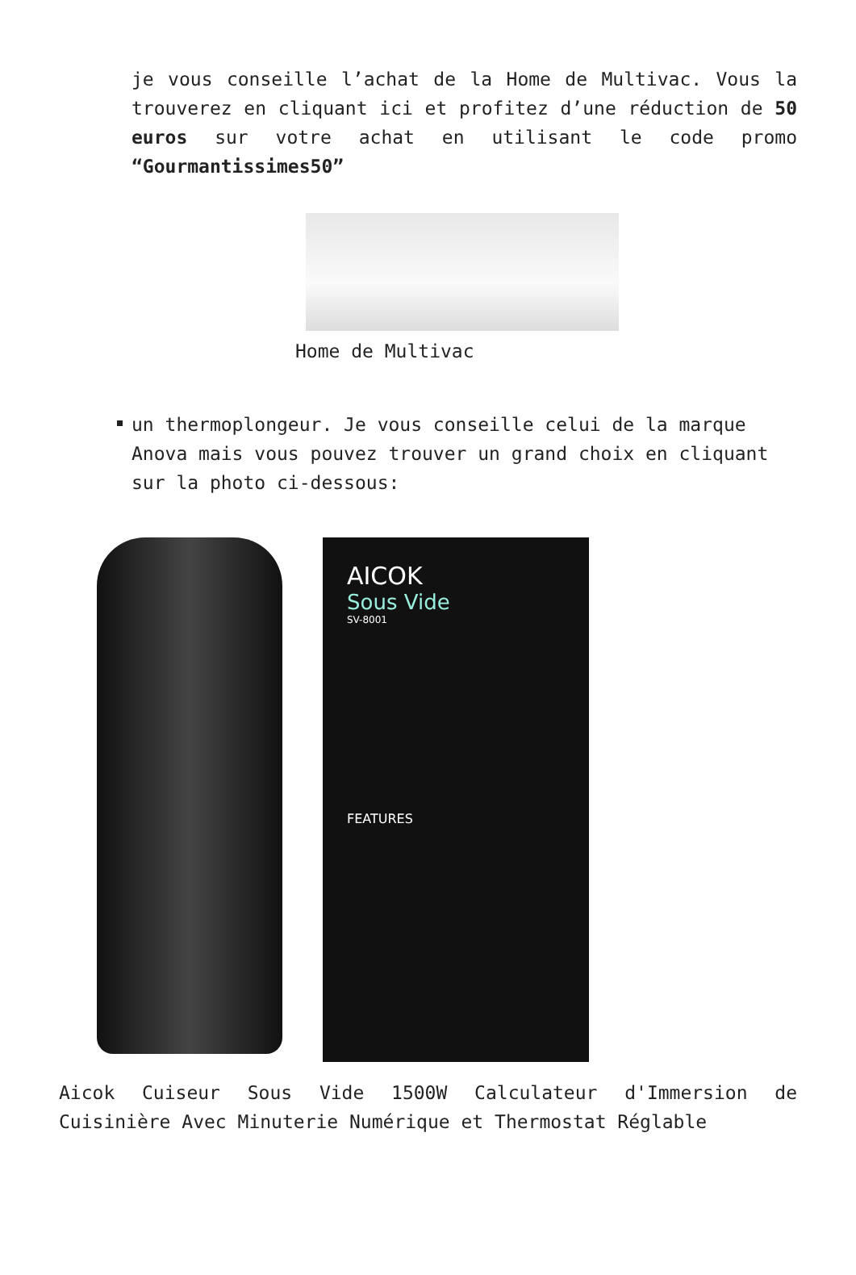je vous conseille l’achat de la Home de Multivac. Vous la trouverez en cliquant ici et profitez d’une réduction de 50 euros sur votre achat en utilisant le code promo “Gourmantissimes50”
Home de Multivac
un thermoplongeur. Je vous conseille celui de la marque Anova mais vous pouvez trouver un grand choix en cliquant sur la photo ci-dessous:
AICOK
Sous Vide
SV-8001
FEATURES
Aicok Cuiseur Sous Vide 1500W Calculateur d'Immersion de Cuisinière Avec Minuterie Numérique et Thermostat Réglable